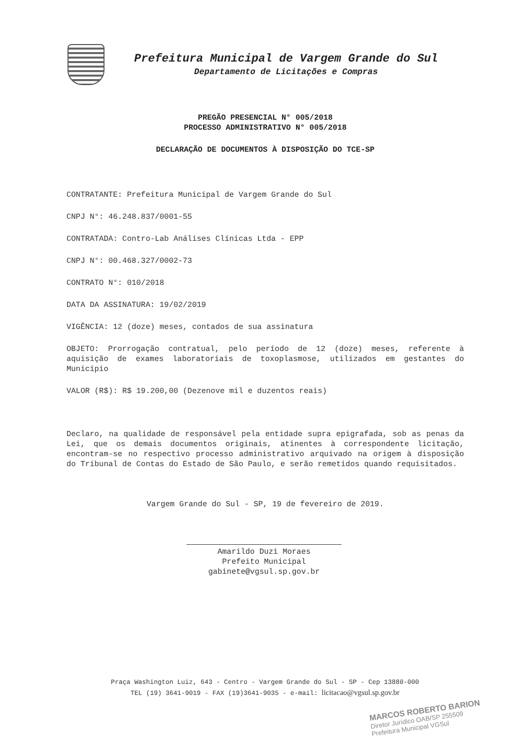Prefeitura Municipal de Vargem Grande do Sul
Departamento de Licitações e Compras
PREGÃO PRESENCIAL N° 005/2018
PROCESSO ADMINISTRATIVO N° 005/2018
DECLARAÇÃO DE DOCUMENTOS À DISPOSIÇÃO DO TCE-SP
CONTRATANTE: Prefeitura Municipal de Vargem Grande do Sul
CNPJ N°: 46.248.837/0001-55
CONTRATADA: Contro-Lab Análises Clínicas Ltda - EPP
CNPJ N°: 00.468.327/0002-73
CONTRATO N°: 010/2018
DATA DA ASSINATURA: 19/02/2019
VIGÊNCIA: 12 (doze) meses, contados de sua assinatura
OBJETO: Prorrogação contratual, pelo período de 12 (doze) meses, referente à aquisição de exames laboratoriais de toxoplasmose, utilizados em gestantes do Município
VALOR (R$): R$ 19.200,00 (Dezenove mil e duzentos reais)
Declaro, na qualidade de responsável pela entidade supra epigrafada, sob as penas da Lei, que os demais documentos originais, atinentes à correspondente licitação, encontram-se no respectivo processo administrativo arquivado na origem à disposição do Tribunal de Contas do Estado de São Paulo, e serão remetidos quando requisitados.
Vargem Grande do Sul - SP, 19 de fevereiro de 2019.
Amarildo Duzi Moraes
Prefeito Municipal
gabinete@vgsul.sp.gov.br
Praça Washington Luiz, 643 - Centro - Vargem Grande do Sul - SP - Cep 13880-000
TEL (19) 3641-9019 - FAX (19)3641-9035 - e-mail: licitacao@vgsul.sp.gov.br
MARCOS ROBERTO BARION
Diretor Jurídico OAB/SP 255509
Prefeitura Municipal VGSul